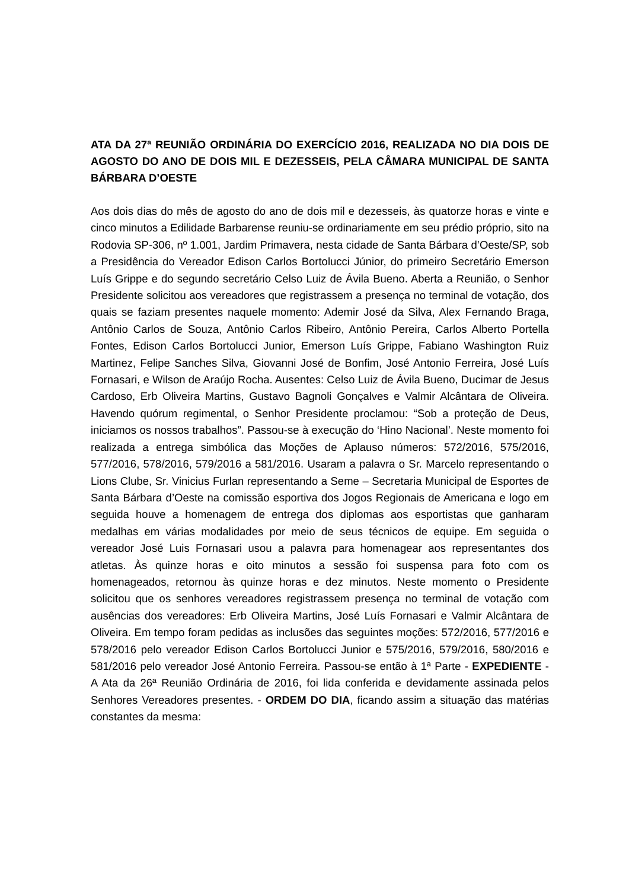ATA DA 27ª REUNIÃO ORDINÁRIA DO EXERCÍCIO 2016, REALIZADA NO DIA DOIS DE AGOSTO DO ANO DE DOIS MIL E DEZESSEIS, PELA CÂMARA MUNICIPAL DE SANTA BÁRBARA D’OESTE
Aos dois dias do mês de agosto do ano de dois mil e dezesseis, às quatorze horas e vinte e cinco minutos a Edilidade Barbarense reuniu-se ordinariamente em seu prédio próprio, sito na Rodovia SP-306, nº 1.001, Jardim Primavera, nesta cidade de Santa Bárbara d’Oeste/SP, sob a Presidência do Vereador Edison Carlos Bortolucci Júnior, do primeiro Secretário Emerson Luís Grippe e do segundo secretário Celso Luiz de Ávila Bueno. Aberta a Reunião, o Senhor Presidente solicitou aos vereadores que registrassem a presença no terminal de votação, dos quais se faziam presentes naquele momento: Ademir José da Silva, Alex Fernando Braga, Antônio Carlos de Souza, Antônio Carlos Ribeiro, Antônio Pereira, Carlos Alberto Portella Fontes, Edison Carlos Bortolucci Junior, Emerson Luís Grippe, Fabiano Washington Ruiz Martinez, Felipe Sanches Silva, Giovanni José de Bonfim, José Antonio Ferreira, José Luís Fornasari, e Wilson de Araújo Rocha. Ausentes: Celso Luiz de Ávila Bueno, Ducimar de Jesus Cardoso, Erb Oliveira Martins, Gustavo Bagnoli Gonçalves e Valmir Alcântara de Oliveira. Havendo quórum regimental, o Senhor Presidente proclamou: “Sob a proteção de Deus, iniciamos os nossos trabalhos”. Passou-se à execução do ‘Hino Nacional’. Neste momento foi realizada a entrega simbólica das Moções de Aplauso números: 572/2016, 575/2016, 577/2016, 578/2016, 579/2016 a 581/2016. Usaram a palavra o Sr. Marcelo representando o Lions Clube, Sr. Vinicius Furlan representando a Seme – Secretaria Municipal de Esportes de Santa Bárbara d’Oeste na comissão esportiva dos Jogos Regionais de Americana e logo em seguida houve a homenagem de entrega dos diplomas aos esportistas que ganharam medalhas em várias modalidades por meio de seus técnicos de equipe. Em seguida o vereador José Luis Fornasari usou a palavra para homenagear aos representantes dos atletas. Às quinze horas e oito minutos a sessão foi suspensa para foto com os homenageados, retornou às quinze horas e dez minutos. Neste momento o Presidente solicitou que os senhores vereadores registrassem presença no terminal de votação com ausências dos vereadores: Erb Oliveira Martins, José Luís Fornasari e Valmir Alcântara de Oliveira. Em tempo foram pedidas as inclusões das seguintes moções: 572/2016, 577/2016 e 578/2016 pelo vereador Edison Carlos Bortolucci Junior e 575/2016, 579/2016, 580/2016 e 581/2016 pelo vereador José Antonio Ferreira. Passou-se então à 1ª Parte - EXPEDIENTE - A Ata da 26ª Reunião Ordinária de 2016, foi lida conferida e devidamente assinada pelos Senhores Vereadores presentes. - ORDEM DO DIA, ficando assim a situação das matérias constantes da mesma: